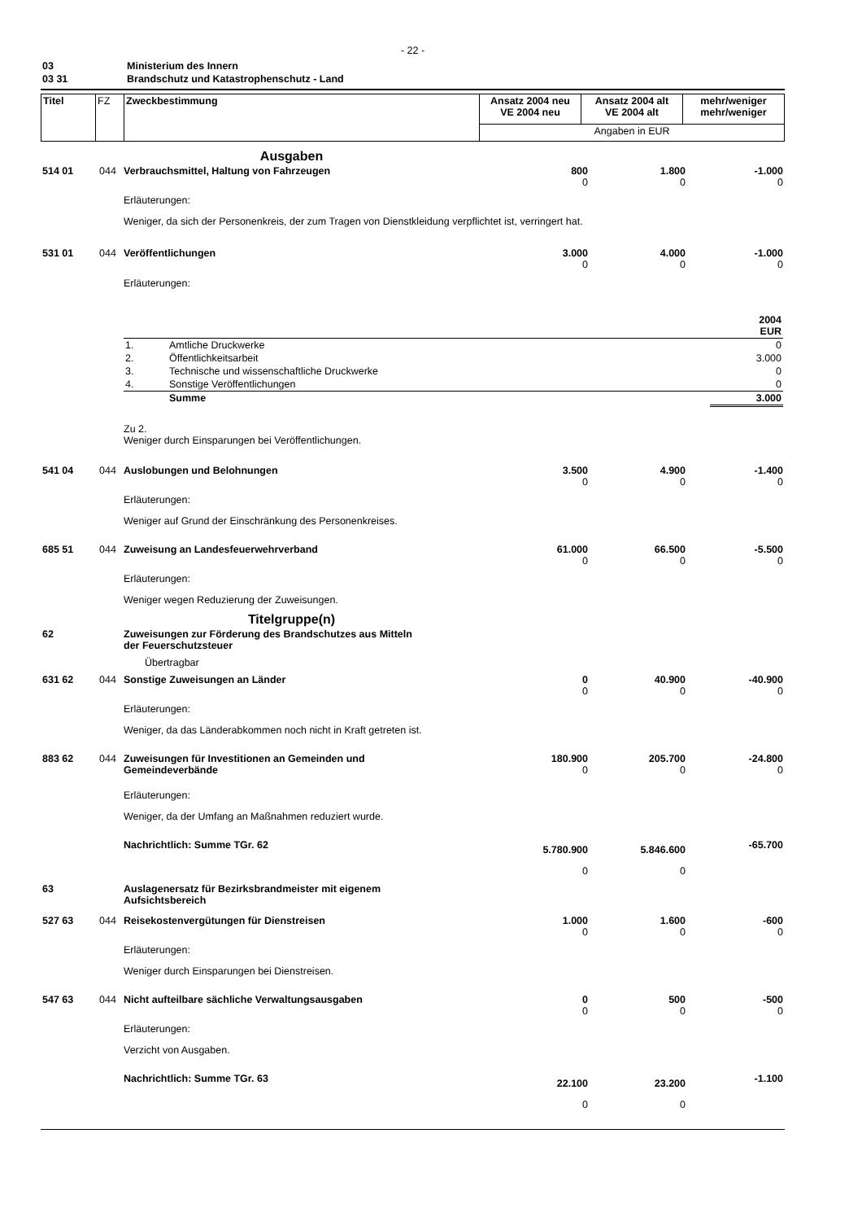- 22 -
| 03 | Ministerium des Innern |
| 03 31 | Brandschutz und Katastrophenschutz - Land |
| Titel | FZ | Zweckbestimmung | Ansatz 2004 neu VE 2004 neu | Ansatz 2004 alt VE 2004 alt | mehr/weniger mehr/weniger |
| | | | Angaben in EUR | | |
| Ausgaben | | | | | |
| 514 01 | 044 | Verbrauchsmittel, Haltung von Fahrzeugen | 800 0 | 1.800 0 | -1.000 0 |
| | | Erläuterungen: Weniger, da sich der Personenkreis, der zum Tragen von Dienstkleidung verpflichtet ist, verringert hat. | | | |
| 531 01 | 044 | Veröffentlichungen | 3.000 0 | 4.000 0 | -1.000 0 |
| | | Erläuterungen: / / / 2004 EUR / / 1. / Amtliche Druckwerke / 0 / / 2. / Öffentlichkeitsarbeit / 3.000 / / 3. / Technische und wissenschaftliche Druckwerke / 0 / / 4. / Sonstige Veröffentlichungen / 0 / / / Summe / 3.000 / Zu 2. Weniger durch Einsparungen bei Veröffentlichungen. | | | |
| 541 04 | 044 | Auslobungen und Belohnungen | 3.500 0 | 4.900 0 | -1.400 0 |
| | | Erläuterungen: Weniger auf Grund der Einschränkung des Personenkreises. | | | |
| 685 51 | 044 | Zuweisung an Landesfeuerwehrverband | 61.000 0 | 66.500 0 | -5.500 0 |
| | | Erläuterungen: Weniger wegen Reduzierung der Zuweisungen. | | | |
| Titelgruppe(n) | | | | | |
| 62 | | Zuweisungen zur Förderung des Brandschutzes aus Mitteln der Feuerschutzsteuer | | | |
| | | Übertragbar | | | |
| 631 62 | 044 | Sonstige Zuweisungen an Länder | 0 0 | 40.900 0 | -40.900 0 |
| | | Erläuterungen: Weniger, da das Länderabkommen noch nicht in Kraft getreten ist. | | | |
| 883 62 | 044 | Zuweisungen für Investitionen an Gemeinden und Gemeindeverbände | 180.900 0 | 205.700 0 | -24.800 0 |
| | | Erläuterungen: Weniger, da der Umfang an Maßnahmen reduziert wurde. | | | |
| | | Nachrichtlich: Summe TGr. 62 | 5.780.900 0 | 5.846.600 0 | -65.700 |
| 63 | | Auslagenersatz für Bezirksbrandmeister mit eigenem Aufsichtsbereich | | | |
| 527 63 | 044 | Reisekostenvergütungen für Dienstreisen | 1.000 0 | 1.600 0 | -600 0 |
| | | Erläuterungen: Weniger durch Einsparungen bei Dienstreisen. | | | |
| 547 63 | 044 | Nicht aufteilbare sächliche Verwaltungsausgaben | 0 0 | 500 0 | -500 0 |
| | | Erläuterungen: Verzicht von Ausgaben. | | | |
| | | Nachrichtlich: Summe TGr. 63 | 22.100 0 | 23.200 0 | -1.100 |